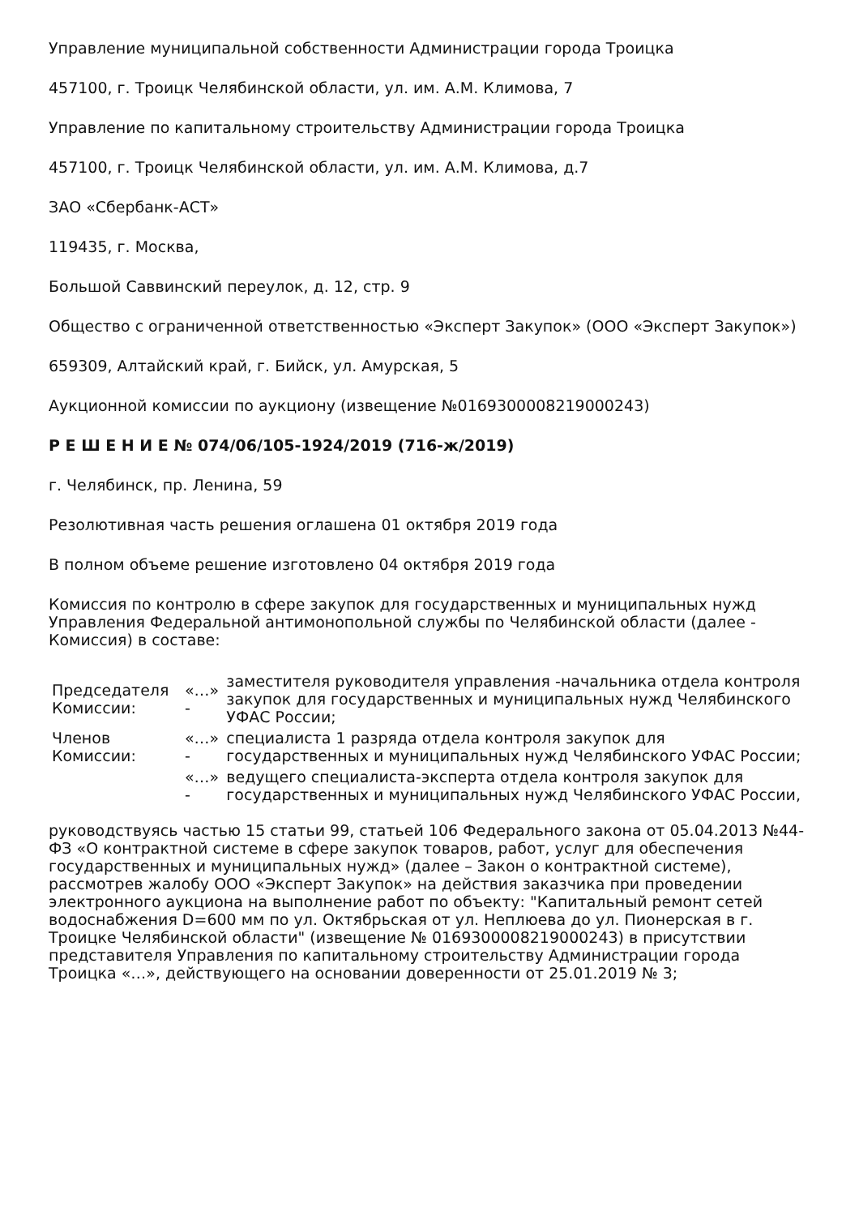Управление муниципальной собственности Администрации города Троицка
457100, г. Троицк Челябинской области, ул. им. А.М. Климова, 7
Управление по капитальному строительству Администрации города Троицка
457100, г. Троицк Челябинской области, ул. им. А.М. Климова, д.7
ЗАО «Сбербанк-АСТ»
119435, г. Москва,
Большой Саввинский переулок, д. 12, стр. 9
Общество с ограниченной ответственностью «Эксперт Закупок» (ООО «Эксперт Закупок»)
659309, Алтайский край, г. Бийск, ул. Амурская, 5
Аукционной комиссии по аукциону (извещение №0169300008219000243)
Р Е Ш Е Н И Е № 074/06/105-1924/2019 (716-ж/2019)
г. Челябинск, пр. Ленина, 59
Резолютивная часть решения оглашена 01 октября 2019 года
В полном объеме решение изготовлено 04 октября 2019 года
Комиссия по контролю в сфере закупок для государственных и муниципальных нужд Управления Федеральной антимонопольной службы по Челябинской области (далее - Комиссия) в составе:
| Председателя Комиссии: | «…» - | заместителя руководителя управления -начальника отдела контроля закупок для государственных и муниципальных нужд Челябинского УФАС России; |
| Членов Комиссии: | «…» - | специалиста 1 разряда отдела контроля закупок для государственных и муниципальных нужд Челябинского УФАС России; |
| | «…» - | ведущего специалиста-эксперта отдела контроля закупок для государственных и муниципальных нужд Челябинского УФАС России, |
руководствуясь частью 15 статьи 99, статьей 106 Федерального закона от 05.04.2013 №44-ФЗ «О контрактной системе в сфере закупок товаров, работ, услуг для обеспечения государственных и муниципальных нужд» (далее – Закон о контрактной системе), рассмотрев жалобу ООО «Эксперт Закупок» на действия заказчика при проведении электронного аукциона на выполнение работ по объекту: "Капитальный ремонт сетей водоснабжения D=600 мм по ул. Октябрьская от ул. Неплюева до ул. Пионерская в г. Троицке Челябинской области" (извещение № 0169300008219000243) в присутствии представителя Управления по капитальному строительству Администрации города Троицка «…», действующего на основании доверенности от 25.01.2019 № 3;